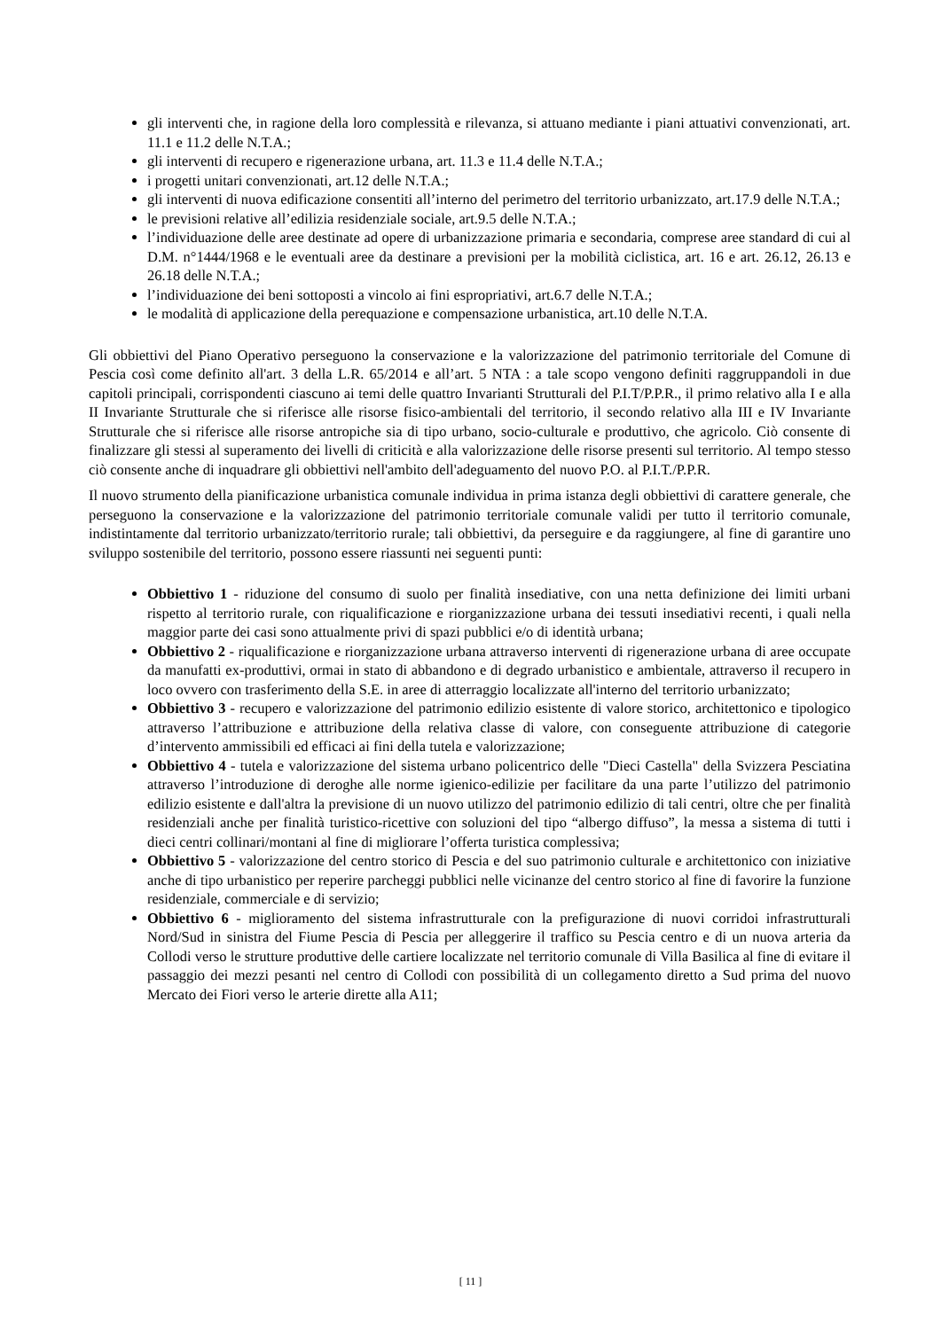gli interventi che, in ragione della loro complessità e rilevanza, si attuano mediante i piani attuativi convenzionati, art. 11.1 e 11.2 delle N.T.A.;
gli interventi di recupero e rigenerazione urbana, art. 11.3 e 11.4 delle N.T.A.;
i progetti unitari convenzionati, art.12 delle N.T.A.;
gli interventi di nuova edificazione consentiti all’interno del perimetro del territorio urbanizzato, art.17.9 delle N.T.A.;
le previsioni relative all’edilizia residenziale sociale, art.9.5 delle N.T.A.;
l’individuazione delle aree destinate ad opere di urbanizzazione primaria e secondaria, comprese aree standard di cui al D.M. n°1444/1968 e le eventuali aree da destinare a previsioni per la mobilità ciclistica, art. 16 e art. 26.12, 26.13 e 26.18 delle N.T.A.;
l’individuazione dei beni sottoposti a vincolo ai fini espropriativi, art.6.7 delle N.T.A.;
le modalità di applicazione della perequazione e compensazione urbanistica, art.10 delle N.T.A.
Gli obbiettivi del Piano Operativo perseguono la conservazione e la valorizzazione del patrimonio territoriale del Comune di Pescia così come definito all'art. 3 della L.R. 65/2014 e all’art. 5 NTA : a tale scopo vengono definiti raggruppandoli in due capitoli principali, corrispondenti ciascuno ai temi delle quattro Invarianti Strutturali del P.I.T/P.P.R., il primo relativo alla I e alla II Invariante Strutturale che si riferisce alle risorse fisico-ambientali del territorio, il secondo relativo alla III e IV Invariante Strutturale che si riferisce alle risorse antropiche sia di tipo urbano, socio-culturale e produttivo, che agricolo. Ciò consente di finalizzare gli stessi al superamento dei livelli di criticità e alla valorizzazione delle risorse presenti sul territorio. Al tempo stesso ciò consente anche di inquadrare gli obbiettivi nell'ambito dell'adeguamento del nuovo P.O. al P.I.T./P.P.R.
Il nuovo strumento della pianificazione urbanistica comunale individua in prima istanza degli obbiettivi di carattere generale, che perseguono la conservazione e la valorizzazione del patrimonio territoriale comunale validi per tutto il territorio comunale, indistintamente dal territorio urbanizzato/territorio rurale; tali obbiettivi, da perseguire e da raggiungere, al fine di garantire uno sviluppo sostenibile del territorio, possono essere riassunti nei seguenti punti:
Obbiettivo 1 - riduzione del consumo di suolo per finalità insediative, con una netta definizione dei limiti urbani rispetto al territorio rurale, con riqualificazione e riorganizzazione urbana dei tessuti insediativi recenti, i quali nella maggior parte dei casi sono attualmente privi di spazi pubblici e/o di identità urbana;
Obbiettivo 2 - riqualificazione e riorganizzazione urbana attraverso interventi di rigenerazione urbana di aree occupate da manufatti ex-produttivi, ormai in stato di abbandono e di degrado urbanistico e ambientale, attraverso il recupero in loco ovvero con trasferimento della S.E. in aree di atterraggio localizzate all'interno del territorio urbanizzato;
Obbiettivo 3 - recupero e valorizzazione del patrimonio edilizio esistente di valore storico, architettonico e tipologico attraverso l’attribuzione e attribuzione della relativa classe di valore, con conseguente attribuzione di categorie d’intervento ammissibili ed efficaci ai fini della tutela e valorizzazione;
Obbiettivo 4 - tutela e valorizzazione del sistema urbano policentrico delle "Dieci Castella" della Svizzera Pesciatina attraverso l’introduzione di deroghe alle norme igienico-edilizie per facilitare da una parte l’utilizzo del patrimonio edilizio esistente e dall'altra la previsione di un nuovo utilizzo del patrimonio edilizio di tali centri, oltre che per finalità residenziali anche per finalità turistico-ricettive con soluzioni del tipo “albergo diffuso”, la messa a sistema di tutti i dieci centri collinari/montani al fine di migliorare l’offerta turistica complessiva;
Obbiettivo 5 - valorizzazione del centro storico di Pescia e del suo patrimonio culturale e architettonico con iniziative anche di tipo urbanistico per reperire parcheggi pubblici nelle vicinanze del centro storico al fine di favorire la funzione residenziale, commerciale e di servizio;
Obbiettivo 6 - miglioramento del sistema infrastrutturale con la prefigurazione di nuovi corridoi infrastrutturali Nord/Sud in sinistra del Fiume Pescia di Pescia per alleggerire il traffico su Pescia centro e di un nuova arteria da Collodi verso le strutture produttive delle cartiere localizzate nel territorio comunale di Villa Basilica al fine di evitare il passaggio dei mezzi pesanti nel centro di Collodi con possibilità di un collegamento diretto a Sud prima del nuovo Mercato dei Fiori verso le arterie dirette alla A11;
[ 11 ]